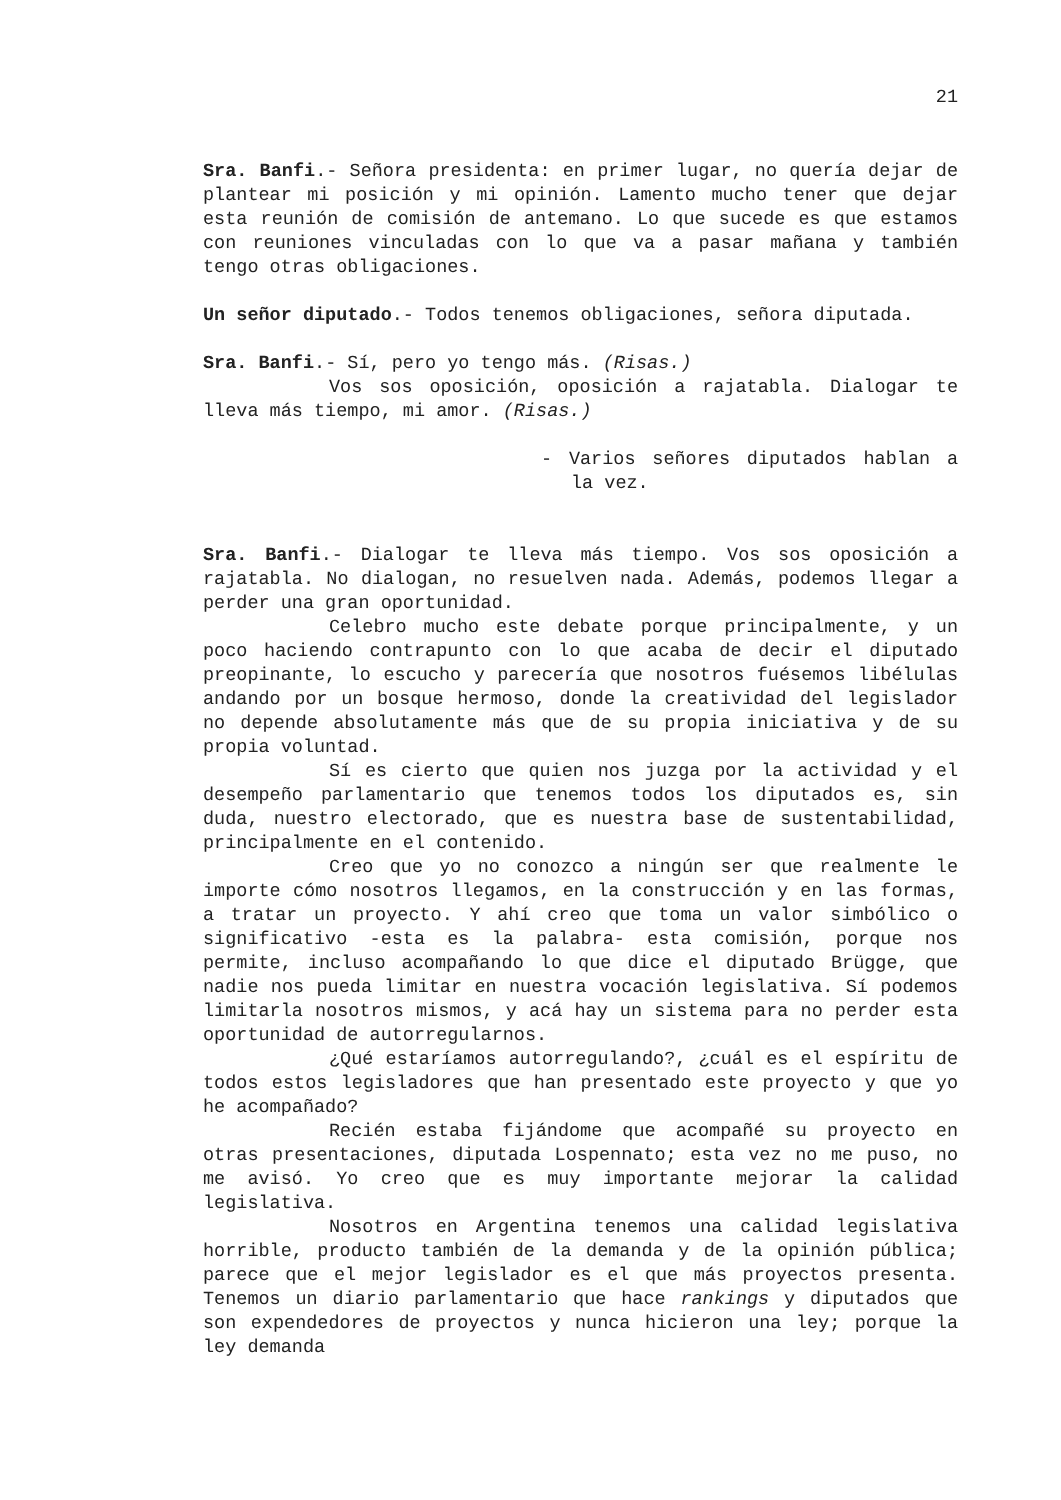21
Sra. Banfi.- Señora presidenta: en primer lugar, no quería dejar de plantear mi posición y mi opinión. Lamento mucho tener que dejar esta reunión de comisión de antemano. Lo que sucede es que estamos con reuniones vinculadas con lo que va a pasar mañana y también tengo otras obligaciones.
Un señor diputado.- Todos tenemos obligaciones, señora diputada.
Sra. Banfi.- Sí, pero yo tengo más. (Risas.)
Vos sos oposición, oposición a rajatabla. Dialogar te lleva más tiempo, mi amor. (Risas.)
- Varios señores diputados hablan a la vez.
Sra. Banfi.- Dialogar te lleva más tiempo. Vos sos oposición a rajatabla. No dialogan, no resuelven nada. Además, podemos llegar a perder una gran oportunidad.
Celebro mucho este debate porque principalmente, y un poco haciendo contrapunto con lo que acaba de decir el diputado preopinante, lo escucho y parecería que nosotros fuésemos libélulas andando por un bosque hermoso, donde la creatividad del legislador no depende absolutamente más que de su propia iniciativa y de su propia voluntad.
Sí es cierto que quien nos juzga por la actividad y el desempeño parlamentario que tenemos todos los diputados es, sin duda, nuestro electorado, que es nuestra base de sustentabilidad, principalmente en el contenido.
Creo que yo no conozco a ningún ser que realmente le importe cómo nosotros llegamos, en la construcción y en las formas, a tratar un proyecto. Y ahí creo que toma un valor simbólico o significativo -esta es la palabra- esta comisión, porque nos permite, incluso acompañando lo que dice el diputado Brügge, que nadie nos pueda limitar en nuestra vocación legislativa. Sí podemos limitarla nosotros mismos, y acá hay un sistema para no perder esta oportunidad de autorregularnos.
¿Qué estaríamos autorregulando?, ¿cuál es el espíritu de todos estos legisladores que han presentado este proyecto y que yo he acompañado?
Recién estaba fijándome que acompañé su proyecto en otras presentaciones, diputada Lospennato; esta vez no me puso, no me avisó. Yo creo que es muy importante mejorar la calidad legislativa.
Nosotros en Argentina tenemos una calidad legislativa horrible, producto también de la demanda y de la opinión pública; parece que el mejor legislador es el que más proyectos presenta. Tenemos un diario parlamentario que hace rankings y diputados que son expendedores de proyectos y nunca hicieron una ley; porque la ley demanda